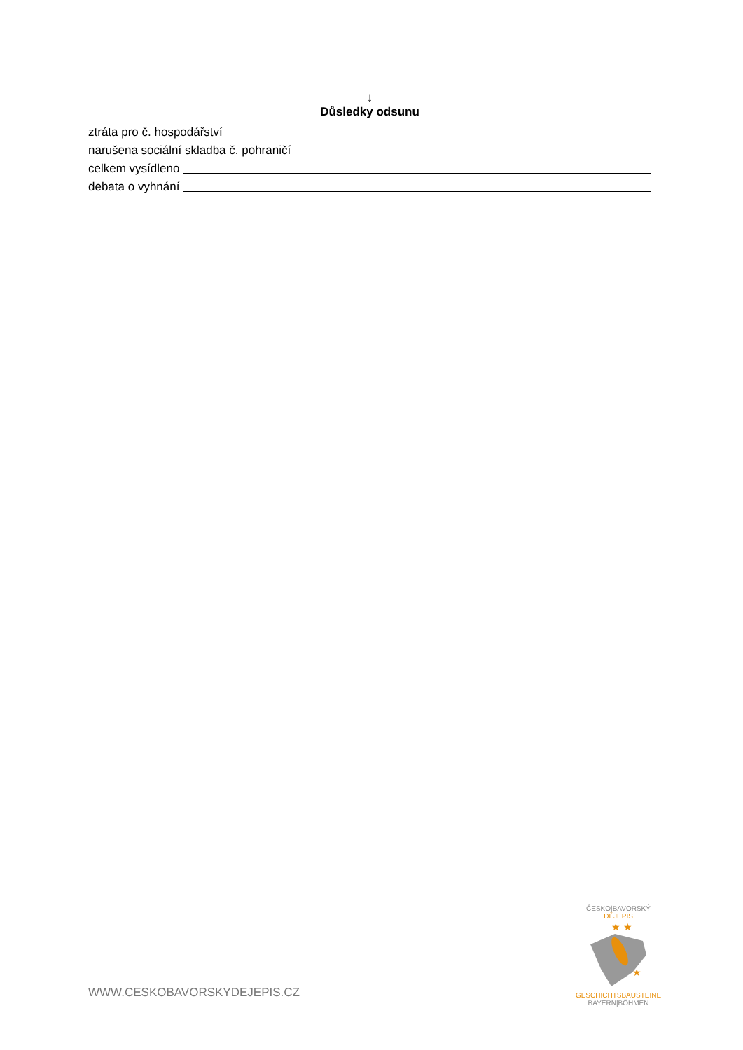↓
Důsledky odsunu
ztráta pro č. hospodářství
narušena sociální skladba č. pohraničí
celkem vysídleno
debata o vyhnání
WWW.CESKOBAVORSKYDEJEPIS.CZ
ČESKO|BAVORSKÝ
DĚJEPIS
★ ★
★
GESCHICHTSBAUSTEINE
BAYERN|BÖHMEN